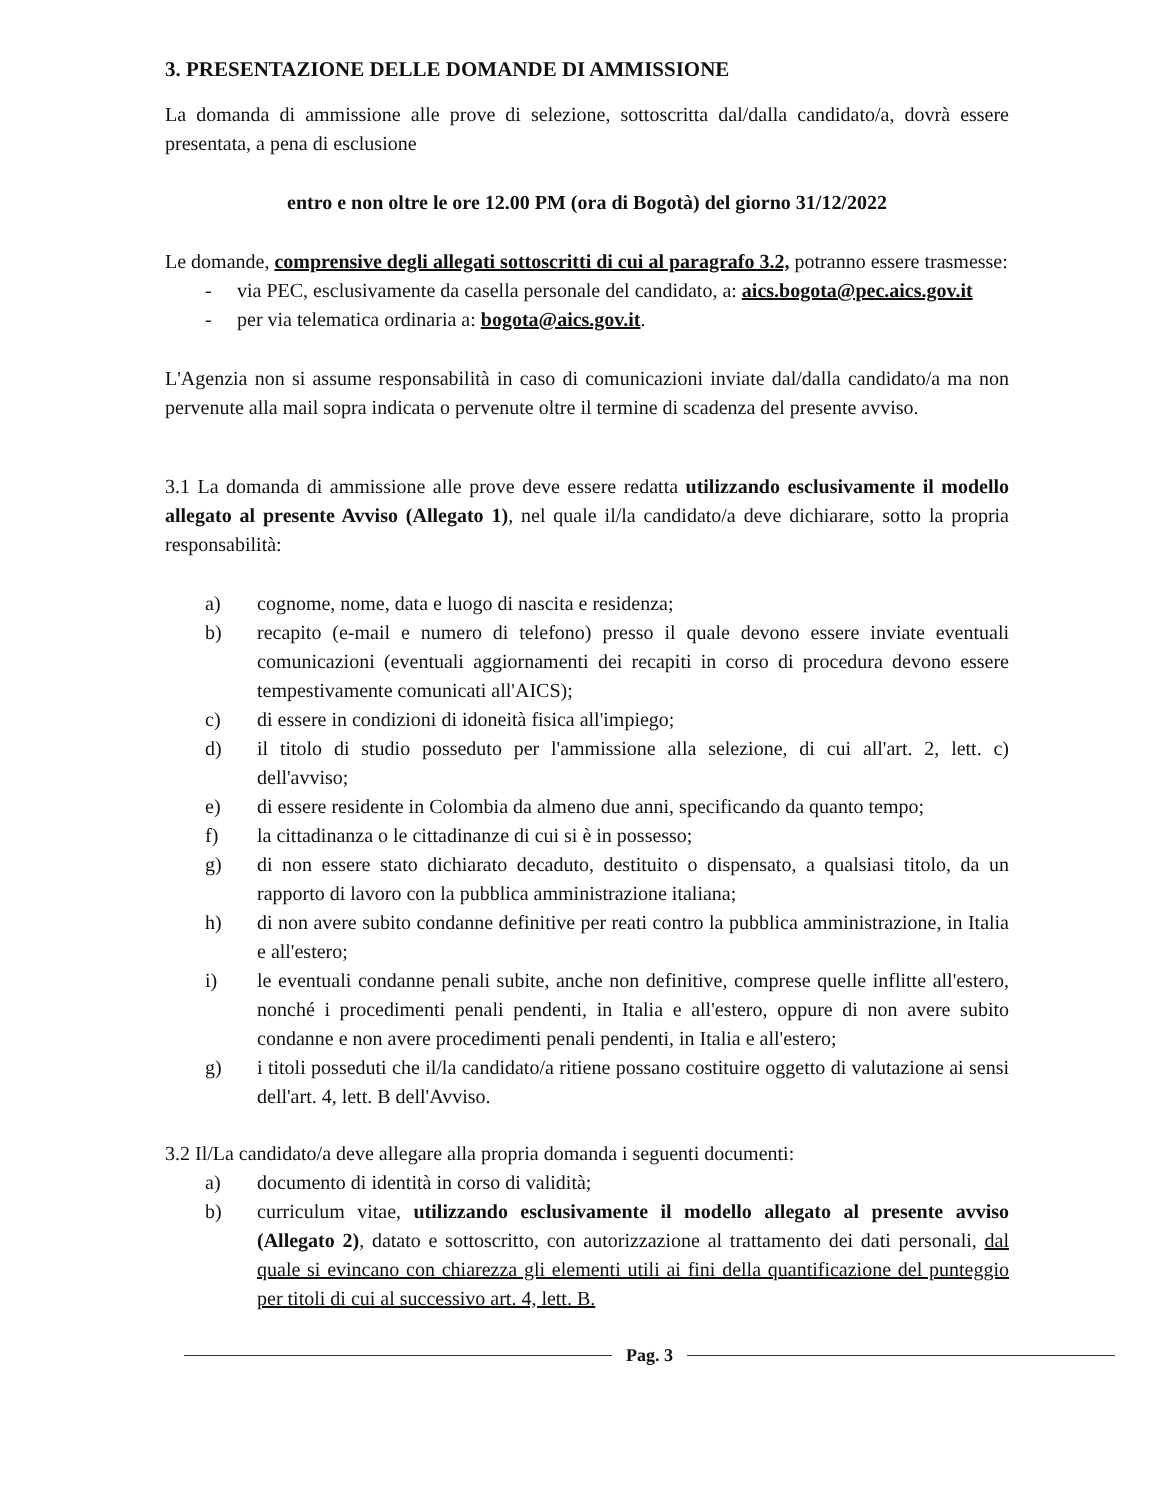3. PRESENTAZIONE DELLE DOMANDE DI AMMISSIONE
La domanda di ammissione alle prove di selezione, sottoscritta dal/dalla candidato/a, dovrà essere presentata, a pena di esclusione
entro e non oltre le ore 12.00 PM (ora di Bogotà) del giorno 31/12/2022
Le domande, comprensive degli allegati sottoscritti di cui al paragrafo 3.2, potranno essere trasmesse:
- via PEC, esclusivamente da casella personale del candidato, a: aics.bogota@pec.aics.gov.it
- per via telematica ordinaria a: bogota@aics.gov.it.
L'Agenzia non si assume responsabilità in caso di comunicazioni inviate dal/dalla candidato/a ma non pervenute alla mail sopra indicata o pervenute oltre il termine di scadenza del presente avviso.
3.1 La domanda di ammissione alle prove deve essere redatta utilizzando esclusivamente il modello allegato al presente Avviso (Allegato 1), nel quale il/la candidato/a deve dichiarare, sotto la propria responsabilità:
a) cognome, nome, data e luogo di nascita e residenza;
b) recapito (e-mail e numero di telefono) presso il quale devono essere inviate eventuali comunicazioni (eventuali aggiornamenti dei recapiti in corso di procedura devono essere tempestivamente comunicati all'AICS);
c) di essere in condizioni di idoneità fisica all'impiego;
d) il titolo di studio posseduto per l'ammissione alla selezione, di cui all'art. 2, lett. c) dell'avviso;
e) di essere residente in Colombia da almeno due anni, specificando da quanto tempo;
f) la cittadinanza o le cittadinanze di cui si è in possesso;
g) di non essere stato dichiarato decaduto, destituito o dispensato, a qualsiasi titolo, da un rapporto di lavoro con la pubblica amministrazione italiana;
h) di non avere subito condanne definitive per reati contro la pubblica amministrazione, in Italia e all'estero;
i) le eventuali condanne penali subite, anche non definitive, comprese quelle inflitte all'estero, nonché i procedimenti penali pendenti, in Italia e all'estero, oppure di non avere subito condanne e non avere procedimenti penali pendenti, in Italia e all'estero;
g) i titoli posseduti che il/la candidato/a ritiene possano costituire oggetto di valutazione ai sensi dell'art. 4, lett. B dell'Avviso.
3.2 Il/La candidato/a deve allegare alla propria domanda i seguenti documenti:
a) documento di identità in corso di validità;
b) curriculum vitae, utilizzando esclusivamente il modello allegato al presente avviso (Allegato 2), datato e sottoscritto, con autorizzazione al trattamento dei dati personali, dal quale si evincano con chiarezza gli elementi utili ai fini della quantificazione del punteggio per titoli di cui al successivo art. 4, lett. B.
Pag. 3